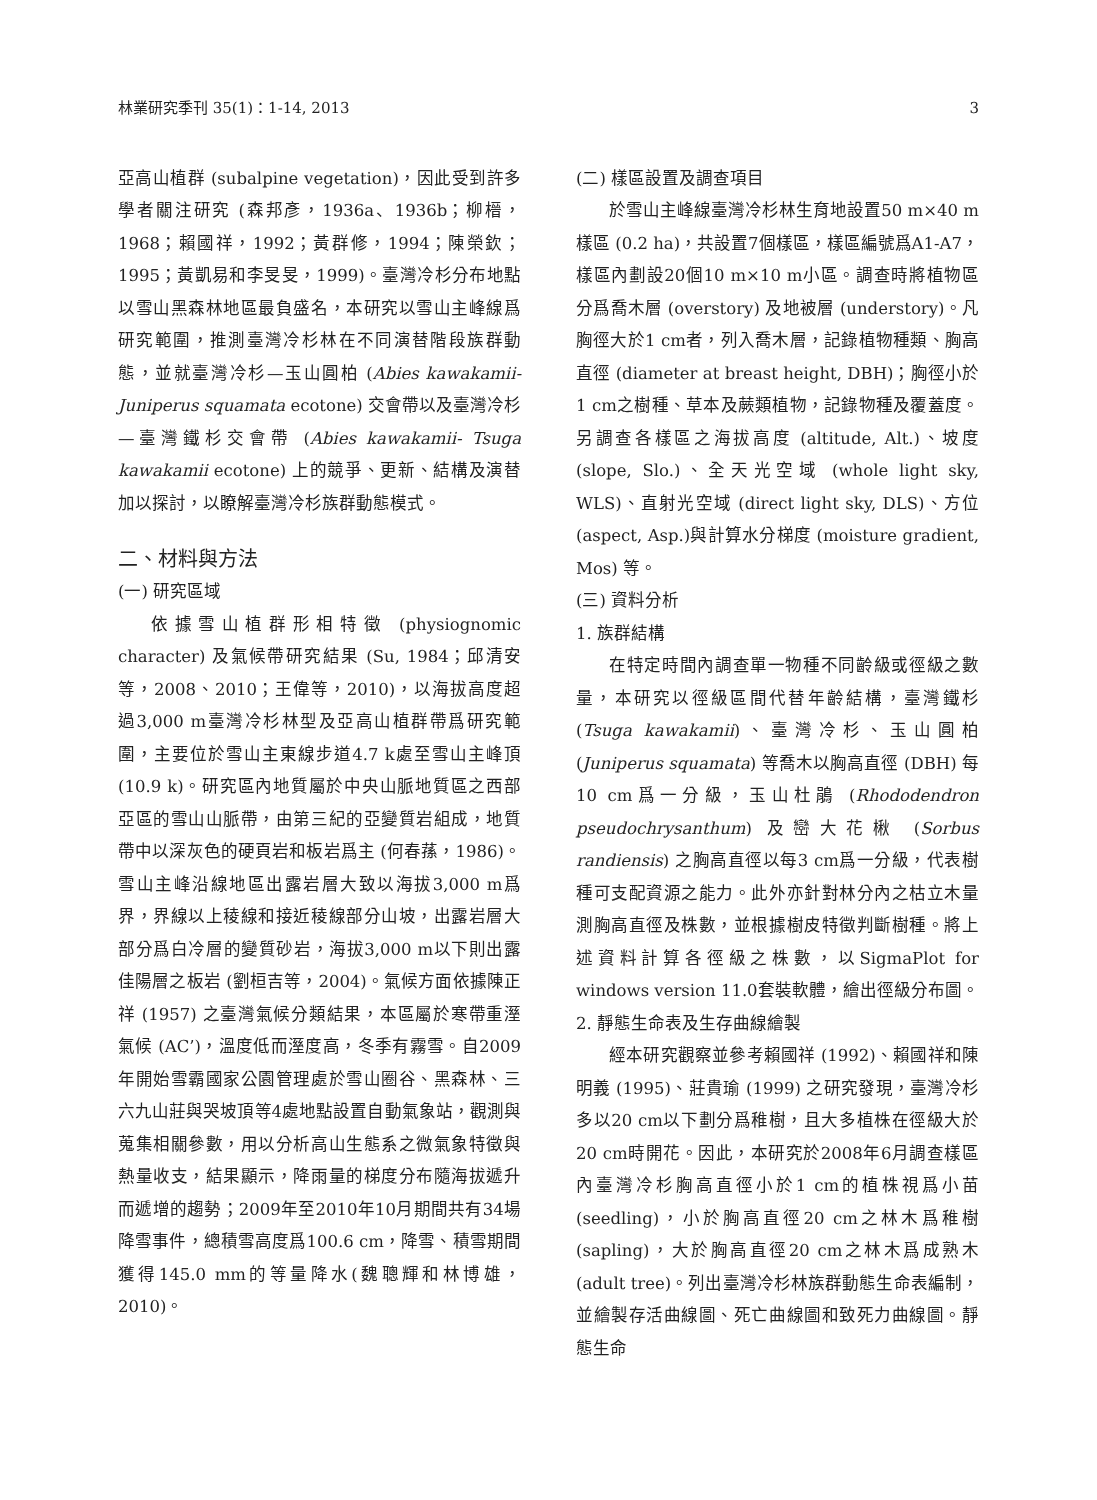林業研究季刊 35(1)：1-14, 2013 3
亞高山植群 (subalpine vegetation)，因此受到許多學者關注研究 (森邦彥，1936a、1936b；柳榗，1968；賴國祥，1992；黃群修，1994；陳榮欽；1995；黃凱易和李旻旻，1999)。臺灣冷杉分布地點以雪山黑森林地區最負盛名，本研究以雪山主峰線爲研究範圍，推測臺灣冷杉林在不同演替階段族群動態，並就臺灣冷杉—玉山圓柏 (Abies kawakamii- Juniperus squamata ecotone) 交會帶以及臺灣冷杉—臺灣鐵杉交會帶 (Abies kawakamii- Tsuga kawakamii ecotone) 上的競爭、更新、結構及演替加以探討，以瞭解臺灣冷杉族群動態模式。
二、材料與方法
(一) 研究區域
依據雪山植群形相特徵 (physiognomic character) 及氣候帶研究結果 (Su, 1984；邱清安等，2008、2010；王偉等，2010)，以海拔高度超過3,000 m臺灣冷杉林型及亞高山植群帶爲研究範圍，主要位於雪山主東線步道4.7 k處至雪山主峰頂 (10.9 k)。研究區內地質屬於中央山脈地質區之西部亞區的雪山山脈帶，由第三紀的亞變質岩組成，地質帶中以深灰色的硬頁岩和板岩爲主 (何春蓀，1986)。雪山主峰沿線地區出露岩層大致以海拔3,000 m爲界，界線以上稜線和接近稜線部分山坡，出露岩層大部分爲白冷層的變質砂岩，海拔3,000 m以下則出露佳陽層之板岩 (劉桓吉等，2004)。氣候方面依據陳正祥 (1957) 之臺灣氣候分類結果，本區屬於寒帶重溼氣候 (AC’)，溫度低而溼度高，冬季有霧雪。自2009年開始雪霸國家公園管理處於雪山圈谷、黑森林、三六九山莊與哭坡頂等4處地點設置自動氣象站，觀測與蒐集相關參數，用以分析高山生態系之微氣象特徵與熱量收支，結果顯示，降雨量的梯度分布隨海拔遞升而遞增的趨勢；2009年至2010年10月期間共有34場降雪事件，總積雪高度爲100.6 cm，降雪、積雪期間獲得145.0 mm的等量降水(魏聰輝和林博雄，2010)。
(二) 樣區設置及調查項目
於雪山主峰線臺灣冷杉林生育地設置50 m×40 m樣區 (0.2 ha)，共設置7個樣區，樣區編號爲A1-A7，樣區內劃設20個10 m×10 m小區。調查時將植物區分爲喬木層 (overstory) 及地被層 (understory)。凡胸徑大於1 cm者，列入喬木層，記錄植物種類、胸高直徑 (diameter at breast height, DBH)；胸徑小於1 cm之樹種、草本及蕨類植物，記錄物種及覆蓋度。另調查各樣區之海拔高度 (altitude, Alt.)、坡度 (slope, Slo.)、全天光空域 (whole light sky, WLS)、直射光空域 (direct light sky, DLS)、方位 (aspect, Asp.)與計算水分梯度 (moisture gradient, Mos) 等。
(三) 資料分析
1. 族群結構
在特定時間內調查單一物種不同齡級或徑級之數量，本研究以徑級區間代替年齡結構，臺灣鐵杉 (Tsuga kawakamii)、臺灣冷杉、玉山圓柏 (Juniperus squamata) 等喬木以胸高直徑 (DBH) 每10 cm爲一分級，玉山杜鵑 (Rhododendron pseudochrysanthum) 及巒大花楸 (Sorbus randiensis) 之胸高直徑以每3 cm爲一分級，代表樹種可支配資源之能力。此外亦針對林分內之枯立木量測胸高直徑及株數，並根據樹皮特徵判斷樹種。將上述資料計算各徑級之株數，以SigmaPlot for windows version 11.0套裝軟體，繪出徑級分布圖。
2. 靜態生命表及生存曲線繪製
經本研究觀察並參考賴國祥 (1992)、賴國祥和陳明義 (1995)、莊貴瑜 (1999) 之研究發現，臺灣冷杉多以20 cm以下劃分爲稚樹，且大多植株在徑級大於20 cm時開花。因此，本研究於2008年6月調查樣區內臺灣冷杉胸高直徑小於1 cm的植株視爲小苗 (seedling)，小於胸高直徑20 cm之林木爲稚樹 (sapling)，大於胸高直徑20 cm之林木爲成熟木 (adult tree)。列出臺灣冷杉林族群動態生命表編制，並繪製存活曲線圖、死亡曲線圖和致死力曲線圖。靜態生命